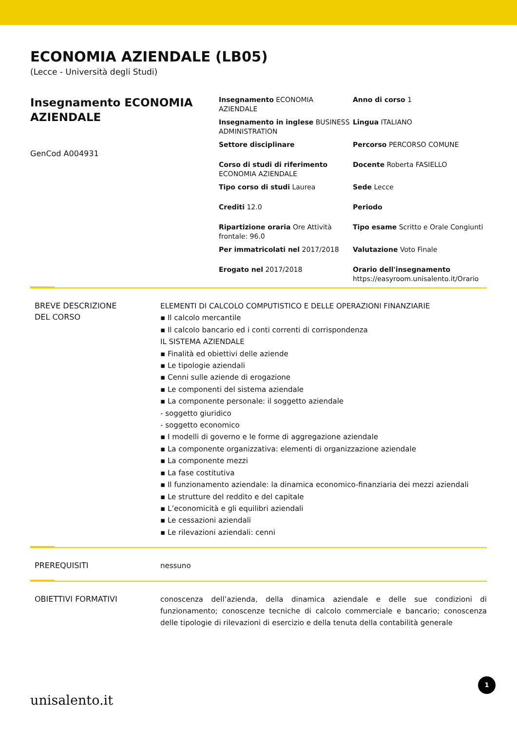ECONOMIA AZIENDALE (LB05)
(Lecce - Università degli Studi)
Insegnamento ECONOMIA AZIENDALE
GenCod A004931
Insegnamento ECONOMIA AZIENDALE
Anno di corso 1
Insegnamento in inglese BUSINESS ADMINISTRATION
Lingua ITALIANO
Settore disciplinare
Percorso PERCORSO COMUNE
Corso di studi di riferimento ECONOMIA AZIENDALE
Docente Roberta FASIELLO
Tipo corso di studi Laurea
Sede Lecce
Crediti 12.0
Periodo
Ripartizione oraria Ore Attività frontale: 96.0
Tipo esame Scritto e Orale Congiunti
Per immatricolati nel 2017/2018
Valutazione Voto Finale
Erogato nel 2017/2018
Orario dell'insegnamento
https://easyroom.unisalento.it/Orario
BREVE DESCRIZIONE
DEL CORSO
ELEMENTI DI CALCOLO COMPUTISTICO E DELLE OPERAZIONI FINANZIARIE
▪ Il calcolo mercantile
▪ Il calcolo bancario ed i conti correnti di corrispondenza
IL SISTEMA AZIENDALE
▪ Finalità ed obiettivi delle aziende
▪ Le tipologie aziendali
▪ Cenni sulle aziende di erogazione
▪ Le componenti del sistema aziendale
▪ La componente personale: il soggetto aziendale
- soggetto giuridico
- soggetto economico
▪ I modelli di governo e le forme di aggregazione aziendale
▪ La componente organizzativa: elementi di organizzazione aziendale
▪ La componente mezzi
▪ La fase costitutiva
▪ Il funzionamento aziendale: la dinamica economico-finanziaria dei mezzi aziendali
▪ Le strutture del reddito e del capitale
▪ L’economicità e gli equilibri aziendali
▪ Le cessazioni aziendali
▪ Le rilevazioni aziendali: cenni
PREREQUISITI
nessuno
OBIETTIVI FORMATIVI
conoscenza dell’azienda, della dinamica aziendale e delle sue condizioni di funzionamento; conoscenze tecniche di calcolo commerciale e bancario; conoscenza delle tipologie di rilevazioni di esercizio e della tenuta della contabilità generale
unisalento.it
1